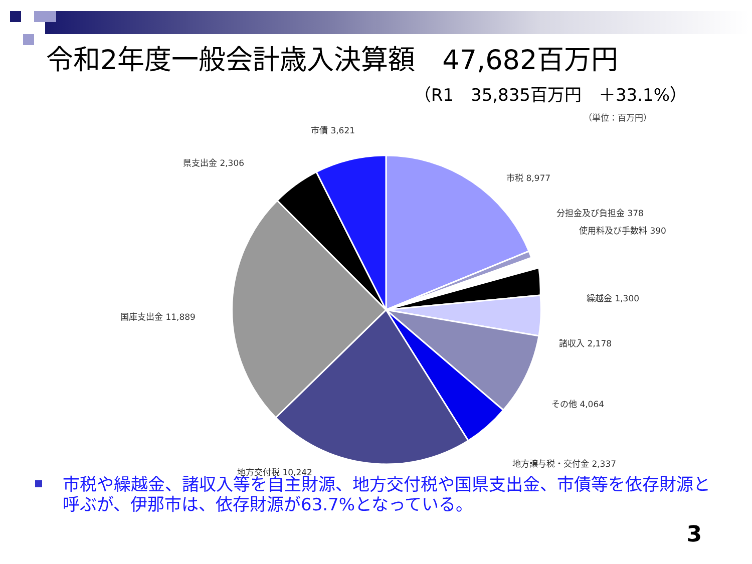令和2年度一般会計歳入決算額　47,682百万円
（R1　35,835百万円　＋33.1%）
（単位：百万円）
市債 3,621
県支出金 2,306
市税 8,977
分担金及び負担金 378
使用料及び手数料 390
繰越金 1,300
国庫支出金 11,889
諸収入 2,178
その他 4,064
地方譲与税・交付金 2,337
地方交付税 10,242
市税や繰越金、諸収入等を自主財源、地方交付税や国県支出金、市債等を依存財源と呼ぶが、伊那市は、依存財源が63.7%となっている。
3